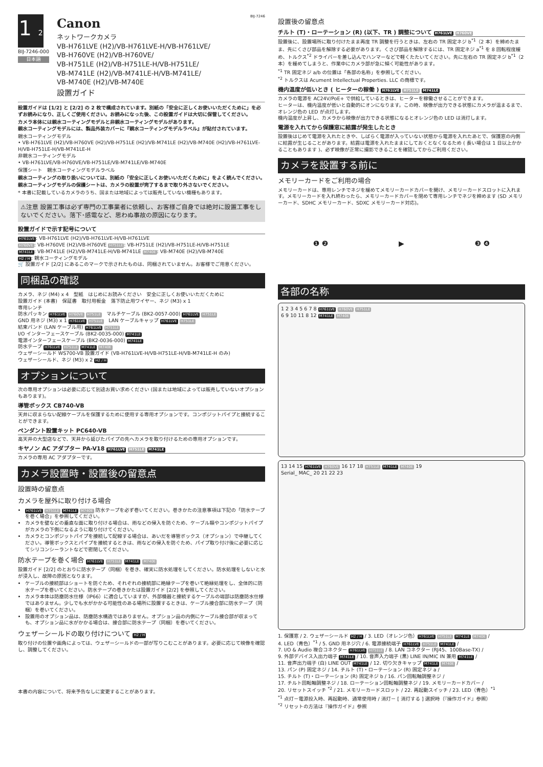1 2
BIJ-7246-000
日本語
Canon
ネットワークカメラ
VB-H761LVE (H2)/VB-H761LVE-H/VB-H761LVE/
VB-H760VE (H2)/VB-H760VE/
VB-H751LE (H2)/VB-H751LE-H/VB-H751LE/
VB-M741LE (H2)/VB-M741LE-H/VB-M741LE/
VB-M740E (H2)/VB-M740E
設置ガイド
BIJ-7246
設置ガイドは [1/2] と [2/2] の 2 枚で構成されています。別紙の「安全に正しくお使いいただくために」を必ずお読みになり、正しくご使用ください。お読みになった後、この設置ガイドは大切に保管してください。
カメラ本体には親水コーティングモデルと非親水コーティングモデルがあります。
親水コーティングモデルには、製品外装カバーに『親水コーティングモデルラベル』が貼付されています。
親水コーティングモデル
• VB-H761LVE (H2)/VB-H760VE (H2)/VB-H751LE (H2)/VB-M741LE (H2)/VB-M740E (H2)/VB-H761LVE-H/VB-H751LE-H/VB-M741LE-H
非親水コーティングモデル
• VB-H761LVE/VB-H760VE/VB-H751LE/VB-M741LE/VB-M740E
保護シート　親水コーティングモデルラベル
親水コーティングの取り扱いについては、別紙の「安全に正しくお使いいただくために」をよく読んでください。
親水コーティングモデルの保護シートは、カメラの設置が完了するまで取り外さないでください。
* 本書に記載しているカメラのうち、国または地域によっては販売していない機種もあります。
⚠注意 設置工事は必ず専門の工事業者に依頼し、お客様ご自身では絶対に設置工事をしないでください。落下･感電など、思わぬ事故の原因になります。
設置ガイドで示す記号について
H761LVE: VB-H761LVE (H2)/VB-H761LVE-H/VB-H761LVE
H760VE: VB-H760VE (H2)/VB-H760VE H751LE: VB-H751LE (H2)/VB-H751LE-H/VB-H751LE
M741LE: VB-M741LE (H2)/VB-M741LE-H/VB-M741LE M740E: VB-M740E (H2)/VB-M740E
H2 / H: 親水コーティングモデル
🛒 設置ガイド [2/2] にあるこのマークで示されたものは、同梱されていません。お客様でご用意ください。
同梱品の確認
カメラ、ネジ (M4) x 4　型紙　はじめにお読みください　安全に正しくお使いいただくために
設置ガイド (本書)　保証書　取付用板金　落下防止用ワイヤー、ネジ (M3) x 1
専用レンチ
防水パッキン H761LVE H760VE H751LE　マルチケーブル (BK2-0057-000) H761LVE H751LE
GND 用ネジ (M3) x 1 H761LVE H751LE　LAN ケーブルキャップ H761LVE H751LE
結束バンド (LAN ケーブル用) H761LVE H751LE
I/O インターフェースケーブル (BK2-0035-000) M741LE
電源インターフェースケーブル (BK2-0036-000) M741LE
防水テープ H761LVE H751LE M741LE M740E
ウェザーシールド WS700-VB 設置ガイド (VB-H761LVE-H/VB-H751LE-H/VB-M741LE-H のみ)
ウェザーシールド、ネジ (M3) x 2 H2 / H
オプションについて
次の専用オプションは必要に応じて別途お買い求めください (国または地域によっては販売していないオプションもあります)。
導管ボックス CB740-VB
天井に収まらない配線ケーブルを保護するために使用する専用オプションです。コンポジットパイプと接続することができます。
ペンダント設置キット PC640-VB
高天井の大型店などで、天井から延びたパイプの先へカメラを取り付けるための専用オプションです。
キヤノン AC アダプター PA-V18 H761LVE H751LE M741LE
カメラの専用 AC アダプターです。
カメラ設置時・設置後の留意点
設置時の留意点
カメラを屋外に取り付ける場合
H761LVE H751LE M741LE M740E 防水テープを必ず巻いてください。巻きかたの注意事項は下記の「防水テープを巻く場合」を参照してください。
カメラを壁などの垂直な面に取り付ける場合は、雨などの侵入を防ぐため、ケーブル類やコンポジットパイプがカメラの下側になるように取り付けてください。
カメラとコンポジットパイプを接続して配線する場合は、あいだを導管ボックス（オプション）で中継してください。導管ボックスとパイプを接続するときは、雨などの侵入を防ぐため、パイプ取り付け後に必要に応じてシリコンシーラントなどで密閉してください。
防水テープを巻く場合 H761LVE H751LE M741LE M740E
設置ガイド [2/2] のとおりに防水テープ（同梱）を巻き、確実に防水処理をしてください。防水処理をしないと水が浸入し、故障の原因となります。
ケーブルの接続部はショートを防ぐため、それぞれの接続部に絶縁テープを巻いて絶縁処理をし、全体的に防水テープを巻いてください。防水テープの巻きかたは設置ガイド [2/2] を参照してください。
カメラ本体は防塵防水仕様（IP66）に適合していますが、外部機器と接続するケーブルの端部は防塵防水仕様ではありません。少しでも水がかかる可能性のある場所に設置するときは、ケーブル接合部に防水テープ（同梱）を巻いてください。
設置用のオプション品は、防塵防水構造ではありません。オプション品の内側にケーブル接合部が収まっても、オプション品に水がかかる場合は、接合部に防水テープ（同梱）を巻いてください。
ウェザーシールドの取り付けについて H2 / H
取り付けの位置や画角によっては、ウェザーシールドの一部が写りこむことがあります。必要に応じて映像を確認し、調整してください。
本書の内容について、将来予告なしに変更することがあります。
設置後の留意点
チルト (T)・ローテーション (R) (以下、TR ) 調整について H761LVE H760VE
設置後に、設置場所に取り付けたまま再度 TR 調整を行うときは、左右の TR 固定ネジ b<sup>*1</sup>（2 本）を締めたまま、先にくさび部品を解除する必要があります。くさび部品を解除するには、TR 固定ネジ a<sup>*1</sup> を 8 回転程度緩め、トルクス<sup>*2</sup> ドライバーを差し込んでハンマーなどで軽くたたいてください。先に左右の TR 固定ネジ b<sup>*1</sup>（2 本）を緩めてしまうと、作業中にカメラ部が急に傾く可能性があります。
<sup>*1</sup> TR 固定ネジ a/b の位置は「各部の名称」を参照してください。
<sup>*2</sup> トルクスは Acument Intellectual Properties. LLC の商標です。
機内温度が低いとき ( ヒーターの稼働 ) H761LVE H751LE M741LE
カメラの電源を AC24V/PoE+ で供給しているときは、ヒーターを稼働させることができます。
ヒーターは、機内温度が低いと自動的にオンになります。この時、映像が出力できる状態にカメラが温まるまで、オレンジ色の LED が点灯します。
機内温度が上昇し、カメラから映像が出力できる状態になるとオレンジ色の LED は消灯します。
電源を入れてから保護窓に結露が発生したとき
設置後はじめて電源を入れたときや、しばらく電源が入っていない状態から電源を入れたあとで、保護窓の内側に結露が生じることがあります。結露は電源を入れたままにしておくとなくなるため ( 長い場合は 1 日以上かかることもあります )、必ず映像が正常に撮影できることを確認してからご利用ください。
カメラを設置する前に
メモリーカードをご利用の場合
メモリーカードは、専用レンチでネジを緩めてメモリーカードカバーを開け、メモリーカードスロットに入れます。メモリーカードを入れ終わったら、メモリーカードカバーを閉めて専用レンチでネジを締めます (SD メモリーカード、SDHC メモリーカード、SDXC メモリーカード対応)。
❶ ❷ ▶ ❸ ❹
各部の名称
1 2 3 4 5 6 7 8 H761LVE H760VE H751LE
6 9 10 11 8 12 M741LE M740E
13 14 15 H761LVE H760VE 16 17 18 H751LE M741LE M740E 19
Serial_ MAC_ 20 21 22 23
1. 保護窓 / 2. ウェザーシールド H2 / H / 3. LED（オレンジ色）H761LVE H751LE M741LE M740E /
4. LED（青色）<sup>*1</sup> / 5. GND 用ネジ穴 / 6. 電源接続端子 H761LVE H751LE M741LE /
7. I/O & Audio 複合コネクター H761LVE H751LE / 8. LAN コネクター (RJ45、100Base-TX) /
9. 外部デバイス入出力端子 M741LE / 10. 音声入力端子 (黒) LINE IN/MIC IN 兼用 M741LE /
11. 音声出力端子 (白) LINE OUT M741LE / 12. 切り欠きキャップ M741LE M740E /
13. パン (P) 固定ネジ / 14. チルト (T)・ローテーション (R) 固定ネジ a /
15. チルト (T)・ローテーション (R) 固定ネジ b / 16. パン回転軸調整ネジ /
17. チルト回転軸調整ネジ / 18. ローテーション回転軸調整ネジ / 19. メモリーカードカバー /
20. リセットスイッチ <sup>*2</sup> / 21. メモリーカードスロット / 22. 再起動スイッチ / 23. LED（青色）<sup>*1</sup>
<sup>*1</sup> 点灯－電源投入時、再起動時、通常使用時 / 消灯－ [ 消灯する ] 選択時（『操作ガイド』参照）
<sup>*2</sup> リセットの方法は『操作ガイド』参照